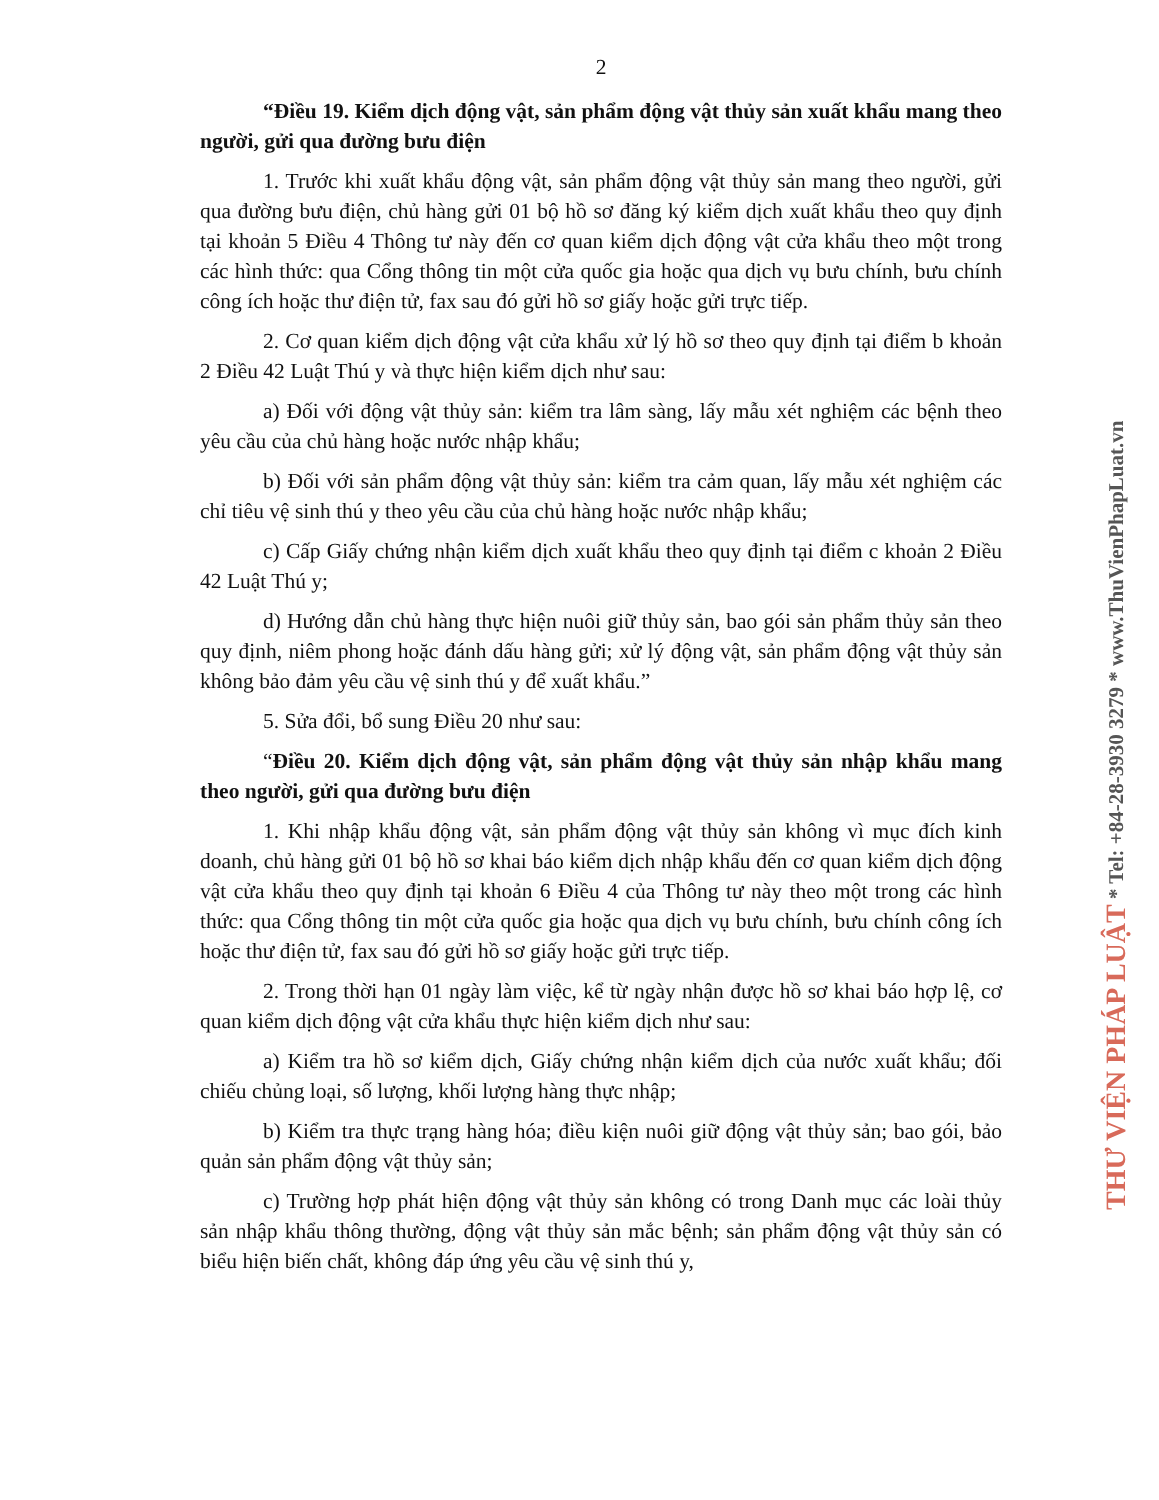2
“Điều 19. Kiểm dịch động vật, sản phẩm động vật thủy sản xuất khẩu mang theo người, gửi qua đường bưu điện
1. Trước khi xuất khẩu động vật, sản phẩm động vật thủy sản mang theo người, gửi qua đường bưu điện, chủ hàng gửi 01 bộ hồ sơ đăng ký kiểm dịch xuất khẩu theo quy định tại khoản 5 Điều 4 Thông tư này đến cơ quan kiểm dịch động vật cửa khẩu theo một trong các hình thức: qua Cổng thông tin một cửa quốc gia hoặc qua dịch vụ bưu chính, bưu chính công ích hoặc thư điện tử, fax sau đó gửi hồ sơ giấy hoặc gửi trực tiếp.
2. Cơ quan kiểm dịch động vật cửa khẩu xử lý hồ sơ theo quy định tại điểm b khoản 2 Điều 42 Luật Thú y và thực hiện kiểm dịch như sau:
a) Đối với động vật thủy sản: kiểm tra lâm sàng, lấy mẫu xét nghiệm các bệnh theo yêu cầu của chủ hàng hoặc nước nhập khẩu;
b) Đối với sản phẩm động vật thủy sản: kiểm tra cảm quan, lấy mẫu xét nghiệm các chỉ tiêu vệ sinh thú y theo yêu cầu của chủ hàng hoặc nước nhập khẩu;
c) Cấp Giấy chứng nhận kiểm dịch xuất khẩu theo quy định tại điểm c khoản 2 Điều 42 Luật Thú y;
d) Hướng dẫn chủ hàng thực hiện nuôi giữ thủy sản, bao gói sản phẩm thủy sản theo quy định, niêm phong hoặc đánh dấu hàng gửi; xử lý động vật, sản phẩm động vật thủy sản không bảo đảm yêu cầu vệ sinh thú y để xuất khẩu.”
5. Sửa đổi, bổ sung Điều 20 như sau:
“Điều 20. Kiểm dịch động vật, sản phẩm động vật thủy sản nhập khẩu mang theo người, gửi qua đường bưu điện
1. Khi nhập khẩu động vật, sản phẩm động vật thủy sản không vì mục đích kinh doanh, chủ hàng gửi 01 bộ hồ sơ khai báo kiểm dịch nhập khẩu đến cơ quan kiểm dịch động vật cửa khẩu theo quy định tại khoản 6 Điều 4 của Thông tư này theo một trong các hình thức: qua Cổng thông tin một cửa quốc gia hoặc qua dịch vụ bưu chính, bưu chính công ích hoặc thư điện tử, fax sau đó gửi hồ sơ giấy hoặc gửi trực tiếp.
2. Trong thời hạn 01 ngày làm việc, kể từ ngày nhận được hồ sơ khai báo hợp lệ, cơ quan kiểm dịch động vật cửa khẩu thực hiện kiểm dịch như sau:
a) Kiểm tra hồ sơ kiểm dịch, Giấy chứng nhận kiểm dịch của nước xuất khẩu; đối chiếu chủng loại, số lượng, khối lượng hàng thực nhập;
b) Kiểm tra thực trạng hàng hóa; điều kiện nuôi giữ động vật thủy sản; bao gói, bảo quản sản phẩm động vật thủy sản;
c) Trường hợp phát hiện động vật thủy sản không có trong Danh mục các loài thủy sản nhập khẩu thông thường, động vật thủy sản mắc bệnh; sản phẩm động vật thủy sản có biểu hiện biến chất, không đáp ứng yêu cầu vệ sinh thú y,
THƯ VIỆN PHÁP LUẬT * Tel: +84-28-3930 3279 * www.ThuVienPhapLuat.vn